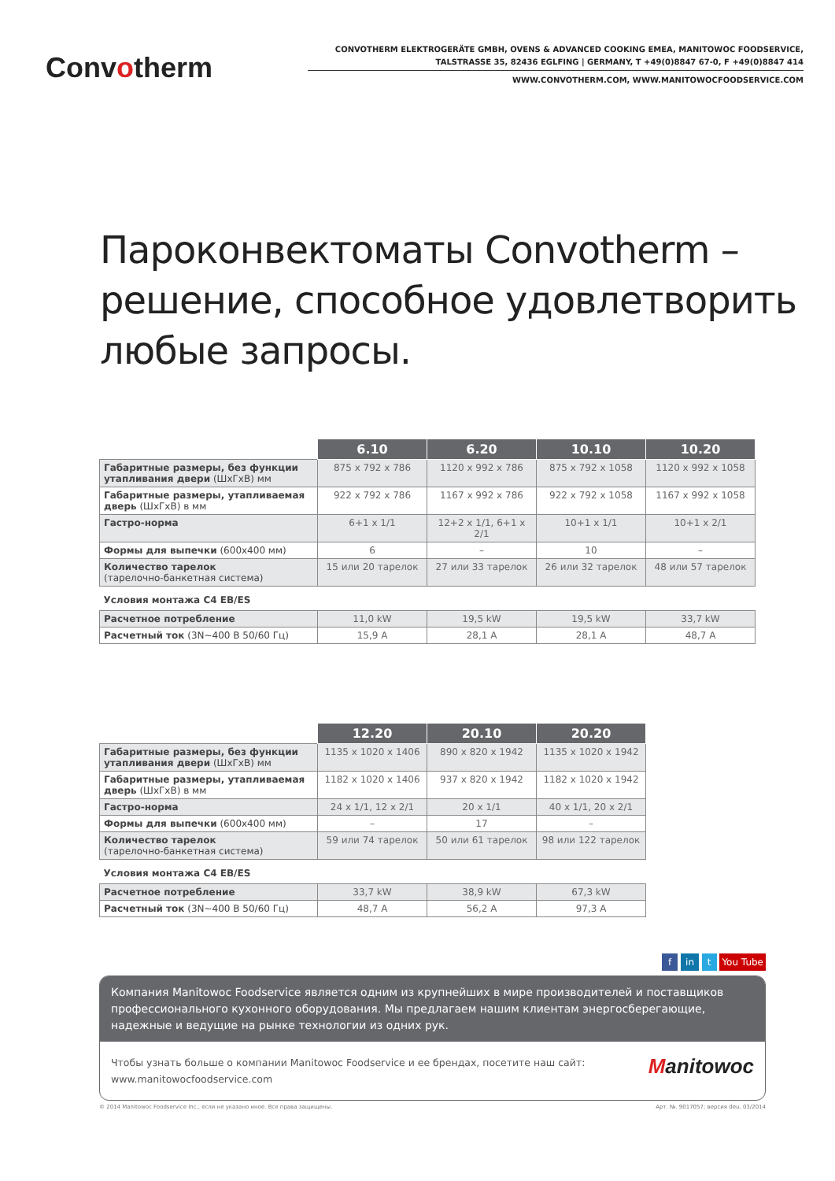Convotherm
CONVOTHERM ELEKTROGERÄTE GMBH, OVENS & ADVANCED COOKING EMEA, MANITOWOC FOODSERVICE,
TALSTRASSE 35, 82436 EGLFING | GERMANY, T +49(0)8847 67-0, F +49(0)8847 414
WWW.CONVOTHERM.COM, WWW.MANITOWOCFOODSERVICE.COM
Пароконвектоматы Convotherm –
решение, способное удовлетворить
любые запросы.
| | 6.10 | 6.20 | 10.10 | 10.20 |
| --- | --- | --- | --- | --- |
| Габаритные размеры, без функции утапливания двери (ШхГхВ) мм | 875 x 792 x 786 | 1120 x 992 x 786 | 875 x 792 x 1058 | 1120 x 992 x 1058 |
| Габаритные размеры, утапливаемая дверь (ШхГхВ) в мм | 922 x 792 x 786 | 1167 x 992 x 786 | 922 x 792 x 1058 | 1167 x 992 x 1058 |
| Гастро-норма | 6+1 x 1/1 | 12+2 x 1/1, 6+1 x 2/1 | 10+1 x 1/1 | 10+1 x 2/1 |
| Формы для выпечки (600x400 мм) | 6 | – | 10 | – |
| Количество тарелок (тарелочно-банкетная система) | 15 или 20 тарелок | 27 или 33 тарелок | 26 или 32 тарелок | 48 или 57 тарелок |
| Условия монтажа С4 EB/ES | | | | |
| Расчетное потребление | 11,0 kW | 19,5 kW | 19,5 kW | 33,7 kW |
| Расчетный ток (3N~400 В 50/60 Гц) | 15,9 A | 28,1 A | 28,1 A | 48,7 A |
| | 12.20 | 20.10 | 20.20 |
| --- | --- | --- | --- |
| Габаритные размеры, без функции утапливания двери (ШхГхВ) мм | 1135 x 1020 x 1406 | 890 x 820 x 1942 | 1135 x 1020 x 1942 |
| Габаритные размеры, утапливаемая дверь (ШхГхВ) в мм | 1182 x 1020 x 1406 | 937 x 820 x 1942 | 1182 x 1020 x 1942 |
| Гастро-норма | 24 x 1/1, 12 x 2/1 | 20 x 1/1 | 40 x 1/1, 20 x 2/1 |
| Формы для выпечки (600x400 мм) | – | 17 | – |
| Количество тарелок (тарелочно-банкетная система) | 59 или 74 тарелок | 50 или 61 тарелок | 98 или 122 тарелок |
| Условия монтажа С4 EB/ES | | | |
| Расчетное потребление | 33,7 kW | 38,9 kW | 67,3 kW |
| Расчетный ток (3N~400 В 50/60 Гц) | 48,7 A | 56,2 A | 97,3 A |
f in t You Tube
Компания Manitowoc Foodservice является одним из крупнейших в мире производителей и поставщиков профессионального кухонного оборудования. Мы предлагаем нашим клиентам энергосберегающие, надежные и ведущие на рынке технологии из одних рук.
Чтобы узнать больше о компании Manitowoc Foodservice и ее брендах, посетите наш сайт:
www.manitowocfoodservice.com
Manitowoc
© 2014 Manitowoc Foodservice Inc., если не указано иное. Все права защищены. Арт. №. 9017057; версия deu, 03/2014